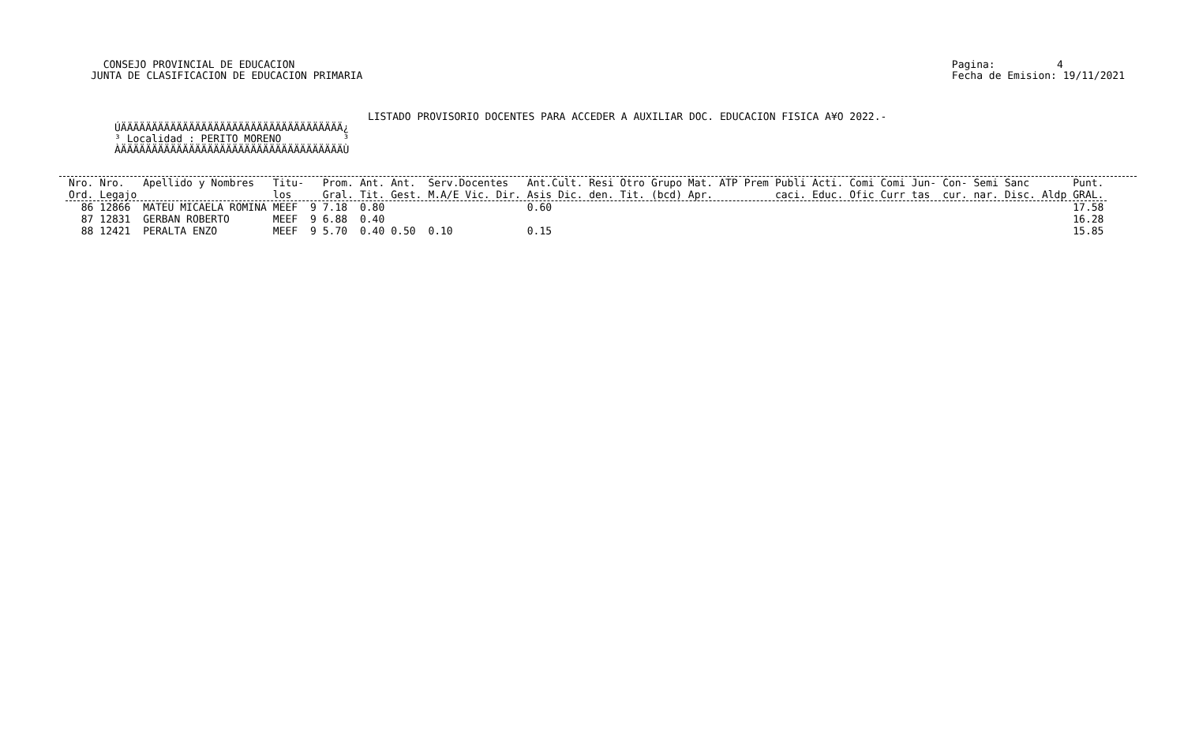CONSEJO PROVINCIAL DE EDUCACION
JUNTA DE CLASIFICACION DE EDUCACION PRIMARIA
Pagina:          4
Fecha de Emision: 19/11/2021
                                         LISTADO PROVISORIO DOCENTES PARA ACCEDER A AUXILIAR DOC. EDUCACION FISICA A¥O 2022.-
ÚÄÄÄÄÄÄÄÄÄÄÄÄÄÄÄÄÄÄÄÄÄÄÄÄÄÄÄÄÄÄÄÄÄÄÄÄ¿
³ Localidad : PERITO MORENO          ³
ÀÄÄÄÄÄÄÄÄÄÄÄÄÄÄÄÄÄÄÄÄÄÄÄÄÄÄÄÄÄÄÄÄÄÄÄÄÙ
| Nro. Ord. | Nro. Legajo | Apellido y Nombres | Titu- los | | Prom. Gral. | Ant. Tit. | Ant. Gest. | Serv.Docentes M.A/E Vic. Dir. | Ant.Cult. Asis Dic. | Resi den. | Otro Tit. | Grupo Mat. (bcd) Apr. | ATP | Prem | Publi caci. | Acti. Educ. | Comi Ofic | Comi Curr | Jun- tas | Con- cur. | Semi nar. | Sanc Disc. | Aldp | Punt. GRAL. |
| --- | --- | --- | --- | --- | --- | --- | --- | --- | --- | --- | --- | --- | --- | --- | --- | --- | --- | --- | --- | --- | --- | --- | --- | --- |
| 86 | 12866 | MATEU MICAELA ROMINA | MEEF | 9 | 7.18 | 0.80 | | | 0.60 | | | | | | | | | | | | | | | 17.58 |
| 87 | 12831 | GERBAN ROBERTO | MEEF | 9 | 6.88 | 0.40 | | | | | | | | | | | | | | | | | | 16.28 |
| 88 | 12421 | PERALTA ENZO | MEEF | 9 | 5.70 | 0.40 | 0.50 | 0.10 | 0.15 | | | | | | | | | | | | | | | 15.85 |